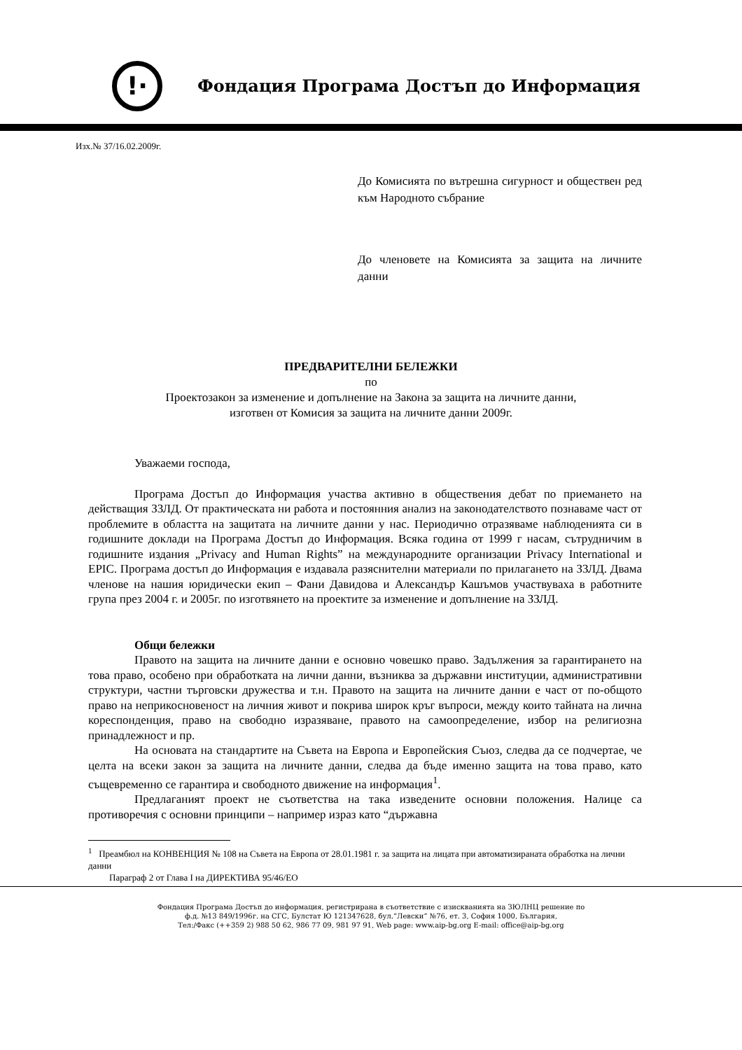!·
Фондация Програма Достъп до Информация
Изх.№ 37/16.02.2009г.
До Комисията по вътрешна сигурност и обществен ред към Народното събрание
До членовете на Комисията за защита на личните данни
ПРЕДВАРИТЕЛНИ БЕЛЕЖКИ
по
Проектозакон за изменение и допълнение на Закона за защита на личните данни,
изготвен от Комисия за защита на личните данни 2009г.
Уважаеми господа,
Програма Достъп до Информация участва активно в обществения дебат по приемането на действащия ЗЗЛД. От практическата ни работа и постоянния анализ на законодателството познаваме част от проблемите в областта на защитата на личните данни у нас. Периодично отразяваме наблюденията си в годишните доклади на Програма Достъп до Информация. Всяка година от 1999 г насам, сътрудничим в годишните издания „Privacy and Human Rights” на международните организации Privacy International и EPIC. Програма достъп до Информация е издавала разяснителни материали по прилагането на ЗЗЛД. Двама членове на нашия юридически екип – Фани Давидова и Александър Кашъмов участвуваха в работните група през 2004 г. и 2005г. по изготвянето на проектите за изменение и допълнение на ЗЗЛД.
Общи бележки
Правото на защита на личните данни е основно човешко право. Задължения за гарантирането на това право, особено при обработката на лични данни, възниква за държавни институции, административни структури, частни търговски дружества и т.н. Правото на защита на личните данни е част от по-общото право на неприкосновеност на личния живот и покрива широк кръг въпроси, между които тайната на лична кореспонденция, право на свободно изразяване, правото на самоопределение, избор на религиозна принадлежност и пр.
На основата на стандартите на Съвета на Европа и Европейския Съюз, следва да се подчертае, че целта на всеки закон за защита на личните данни, следва да бъде именно защита на това право, като същевременно се гарантира и свободното движение на информация<sup>1</sup>.
Предлаганият проект не съответства на така изведените основни положения. Налице са противоречия с основни принципи – например израз като “държавна
<sup>1</sup> Преамбюл на КОНВЕНЦИЯ № 108 на Съвета на Европа от 28.01.1981 г. за защита на лицата при автоматизираната обработка на лични данни
Параграф 2 от Глава I на ДИРЕКТИВА 95/46/ЕО
Фондация Програма Достъп до информация, регистрирана в съответствие с изискванията на ЗЮЛНЦ решение по
ф.д. №13 849/1996г. на СГС, Булстат Ю 121347628, бул.”Левски” №76, ет. 3, София 1000, България,
Тел:/Факс (++359 2) 988 50 62, 986 77 09, 981 97 91, Web page: www.aip-bg.org E-mail: office@aip-bg.org